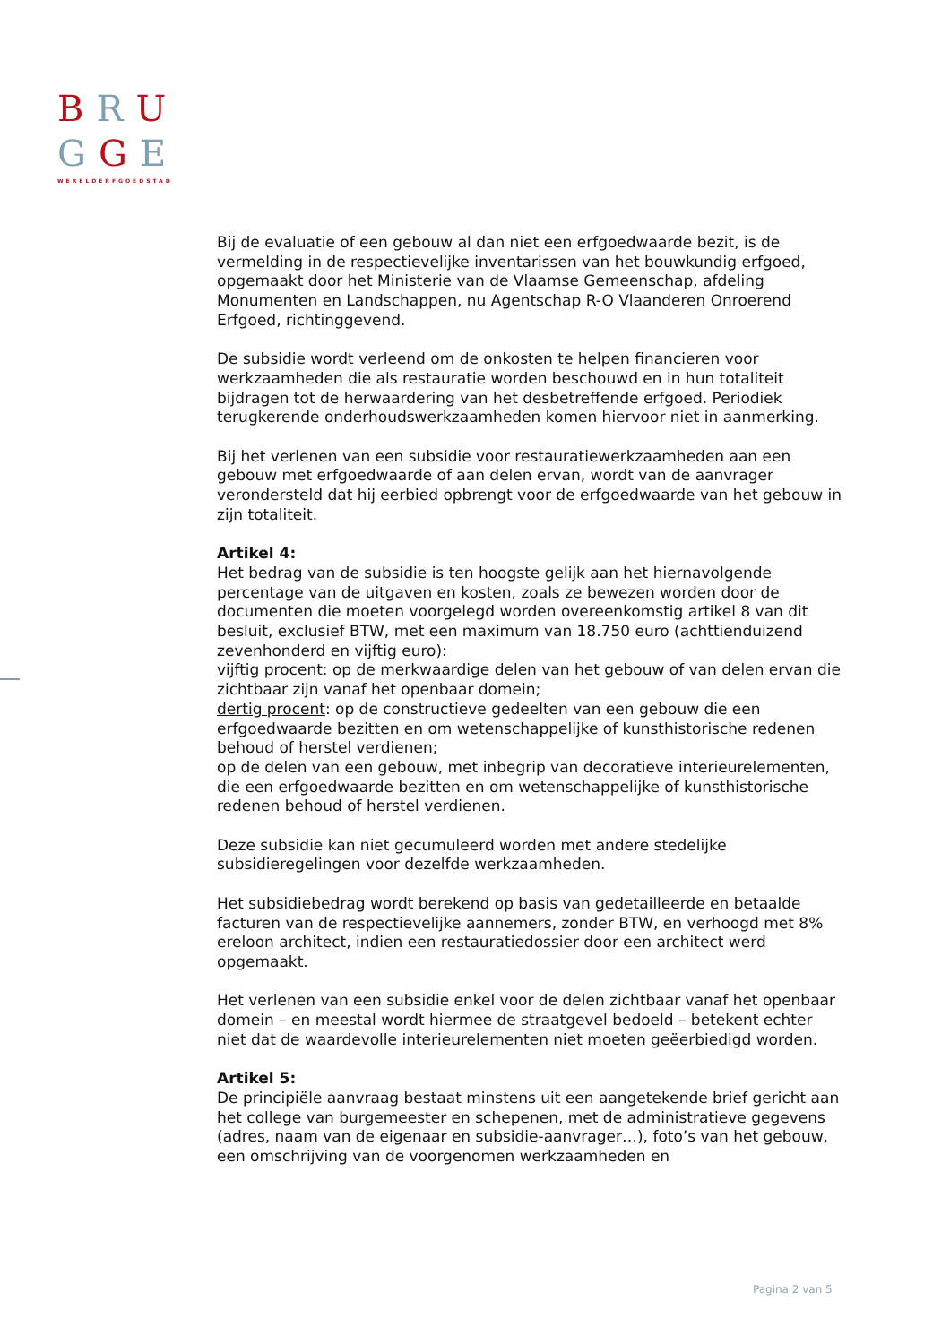BRU
GGE
WERELDERFGOEDSTAD
Bij de evaluatie of een gebouw al dan niet een erfgoedwaarde bezit, is de vermelding in de respectievelijke inventarissen van het bouwkundig erfgoed, opgemaakt door het Ministerie van de Vlaamse Gemeenschap, afdeling Monumenten en Landschappen, nu Agentschap R-O Vlaanderen Onroerend Erfgoed, richtinggevend.
De subsidie wordt verleend om de onkosten te helpen financieren voor werkzaamheden die als restauratie worden beschouwd en in hun totaliteit bijdragen tot de herwaardering van het desbetreffende erfgoed. Periodiek terugkerende onderhoudswerkzaamheden komen hiervoor niet in aanmerking.
Bij het verlenen van een subsidie voor restauratiewerkzaamheden aan een gebouw met erfgoedwaarde of aan delen ervan, wordt van de aanvrager verondersteld dat hij eerbied opbrengt voor de erfgoedwaarde van het gebouw in zijn totaliteit.
Artikel 4:
Het bedrag van de subsidie is ten hoogste gelijk aan het hiernavolgende percentage van de uitgaven en kosten, zoals ze bewezen worden door de documenten die moeten voorgelegd worden overeenkomstig artikel 8 van dit besluit, exclusief BTW, met een maximum van 18.750 euro (achttienduizend zevenhonderd en vijftig euro):
vijftig procent: op de merkwaardige delen van het gebouw of van delen ervan die zichtbaar zijn vanaf het openbaar domein;
dertig procent: op de constructieve gedeelten van een gebouw die een erfgoedwaarde bezitten en om wetenschappelijke of kunsthistorische redenen behoud of herstel verdienen;
op de delen van een gebouw, met inbegrip van decoratieve interieurelementen, die een erfgoedwaarde bezitten en om wetenschappelijke of kunsthistorische redenen behoud of herstel verdienen.
Deze subsidie kan niet gecumuleerd worden met andere stedelijke subsidieregelingen voor dezelfde werkzaamheden.
Het subsidiebedrag wordt berekend op basis van gedetailleerde en betaalde facturen van de respectievelijke aannemers, zonder BTW, en verhoogd met 8% ereloon architect, indien een restauratiedossier door een architect werd opgemaakt.
Het verlenen van een subsidie enkel voor de delen zichtbaar vanaf het openbaar domein – en meestal wordt hiermee de straatgevel bedoeld – betekent echter niet dat de waardevolle interieurelementen niet moeten geëerbiedigd worden.
Artikel 5:
De principiële aanvraag bestaat minstens uit een aangetekende brief gericht aan het college van burgemeester en schepenen, met de administratieve gegevens (adres, naam van de eigenaar en subsidie-aanvrager…), foto’s van het gebouw, een omschrijving van de voorgenomen werkzaamheden en
Pagina 2 van 5